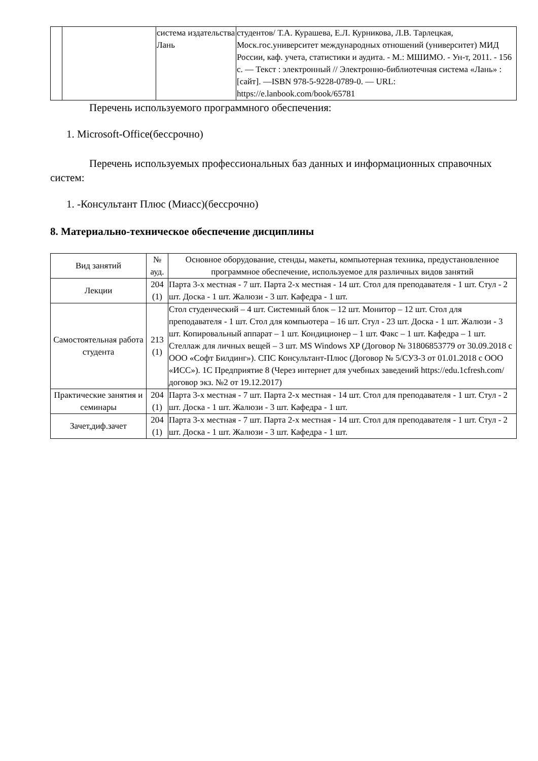| | | система издательства Лань | студентов/ Т.А. Курашева, Е.Л. Курникова, Л.В. Тарлецкая, Моск.гос.университет международных отношений (университет) МИД России, каф. учета, статистики и аудита. - М.: МШИМО. - Ун-т, 2011. - 156 с. — Текст : электронный // Электронно-библиотечная система «Лань» : [сайт]. —ISBN 978-5-9228-0789-0. — URL: https://e.lanbook.com/book/65781 |
Перечень используемого программного обеспечения:
1. Microsoft-Office(бессрочно)
Перечень используемых профессиональных баз данных и информационных справочных систем:
1. -Консультант Плюс (Миасс)(бессрочно)
8. Материально-техническое обеспечение дисциплины
| Вид занятий | № ауд. | Основное оборудование, стенды, макеты, компьютерная техника, предустановленное программное обеспечение, используемое для различных видов занятий |
| --- | --- | --- |
| Лекции | 204 (1) | Парта 3-х местная - 7 шт. Парта 2-х местная - 14 шт. Стол для преподавателя - 1 шт. Стул - 2 шт. Доска - 1 шт. Жалюзи - 3 шт. Кафедра - 1 шт. |
| Самостоятельная работа студента | 213 (1) | Стол студенческий – 4 шт. Системный блок – 12 шт. Монитор – 12 шт. Стол для преподавателя - 1 шт. Стол для компьютера – 16 шт. Стул - 23 шт. Доска - 1 шт. Жалюзи - 3 шт. Копировальный аппарат – 1 шт. Кондиционер – 1 шт. Факс – 1 шт. Кафедра – 1 шт. Стеллаж для личных вещей – 3 шт. MS Windows XP (Договор № 31806853779 от 30.09.2018 с ООО «Софт Билдинг»). СПС Консультант-Плюс (Договор № 5/СУЗ-3 от 01.01.2018 с ООО «ИСС»). 1С Предприятие 8 (Через интернет для учебных заведений https://edu.1cfresh.com/ договор экз. №2 от 19.12.2017) |
| Практические занятия и семинары | 204 (1) | Парта 3-х местная - 7 шт. Парта 2-х местная - 14 шт. Стол для преподавателя - 1 шт. Стул - 2 шт. Доска - 1 шт. Жалюзи - 3 шт. Кафедра - 1 шт. |
| Зачет,диф.зачет | 204 (1) | Парта 3-х местная - 7 шт. Парта 2-х местная - 14 шт. Стол для преподавателя - 1 шт. Стул - 2 шт. Доска - 1 шт. Жалюзи - 3 шт. Кафедра - 1 шт. |